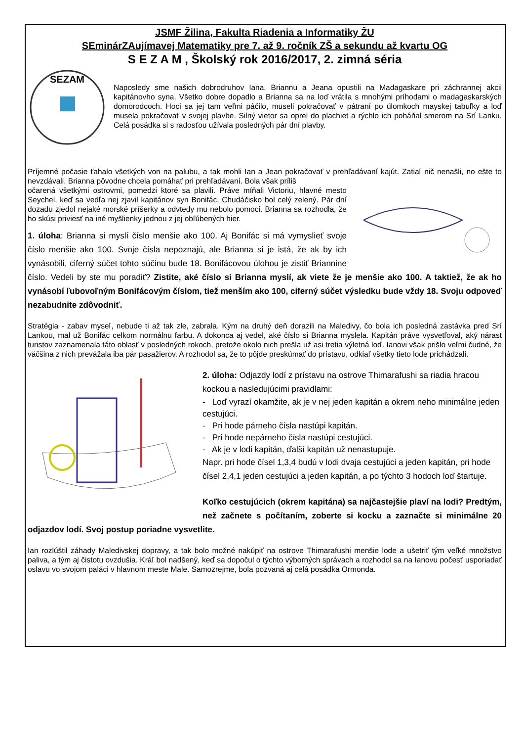JSMF Žilina, Fakulta Riadenia a Informatiky ŽU
SEminárZAujímavej Matematiky pre 7. až 9. ročník ZŠ a sekundu až kvartu OG
S E Z A M , Školský rok 2016/2017, 2. zimná séria
SEZAM
Naposledy sme našich dobrodruhov Iana, Briannu a Jeana opustili na Madagaskare pri záchrannej akcii kapitánovho syna. Všetko dobre dopadlo a Brianna sa na loď vrátila s mnohými príhodami o madagaskarských domorodcoch. Hoci sa jej tam veľmi páčilo, museli pokračovať v pátraní po úlomkoch mayskej tabuľky a loď musela pokračovať v svojej plavbe. Silný vietor sa oprel do plachiet a rýchlo ich poháňal smerom na Srí Lanku. Celá posádka si s radosťou užívala posledných pár dní plavby.
Príjemné počasie ťahalo všetkých von na palubu, a tak mohli Ian a Jean pokračovať v prehľadávaní kajút. Zatiaľ nič nenašli, no ešte to nevzdávali. Brianna pôvodne chcela pomáhať pri prehľadávaní. Bola však príliš
očarená všetkými ostrovmi, pomedzi ktoré sa plavili. Práve míňali Victoriu, hlavné mesto Seychel, keď sa vedľa nej zjavil kapitánov syn Bonifác. Chudáčisko bol celý zelený. Pár dní dozadu zjedol nejaké morské príšerky a odvtedy mu nebolo pomoci. Brianna sa rozhodla, že ho skúsi priviesť na iné myšlienky jednou z jej obľúbených hier.
1. úloha: Brianna si myslí číslo menšie ako 100. Aj Bonifác si má vymyslieť svoje číslo menšie ako 100. Svoje čísla nepoznajú, ale Brianna si je istá, že ak by ich vynásobili, ciferný súčet tohto súčinu bude 18. Bonifácovou úlohou je zistiť Briannine číslo. Vedeli by ste mu poradiť? Zistite, aké číslo si Brianna myslí, ak viete že je menšie ako 100. A taktiež, že ak ho vynásobí ľubovoľným Bonifácovým číslom, tiež menším ako 100, ciferný súčet výsledku bude vždy 18. Svoju odpoveď nezabudnite zdôvodniť.
Stratégia - zabav myseľ, nebude ti až tak zle, zabrala. Kým na druhý deň dorazili na Maledivy, čo bola ich posledná zastávka pred Srí Lankou, mal už Bonifác celkom normálnu farbu. A dokonca aj vedel, aké číslo si Brianna myslela. Kapitán práve vysvetľoval, aký nárast turistov zaznamenala táto oblasť v posledných rokoch, pretože okolo nich prešla už asi tretia výletná loď. Ianovi však prišlo veľmi čudné, že väčšina z nich prevážala iba pár pasažierov. A rozhodol sa, že to pôjde preskúmať do prístavu, odkiaľ všetky tieto lode prichádzali.
2. úloha: Odjazdy lodí z prístavu na ostrove Thimarafushi sa riadia hracou kockou a nasledujúcimi pravidlami:
- Loď vyrazí okamžite, ak je v nej jeden kapitán a okrem neho minimálne jeden cestujúci.
- Pri hode párneho čísla nastúpi kapitán.
- Pri hode nepárneho čísla nastúpi cestujúci.
- Ak je v lodi kapitán, ďalší kapitán už nenastupuje.
Napr. pri hode čísel 1,3,4 budú v lodi dvaja cestujúci a jeden kapitán, pri hode čísel 2,4,1 jeden cestujúci a jeden kapitán, a po týchto 3 hodoch loď štartuje.
Koľko cestujúcich (okrem kapitána) sa najčastejšie plaví na lodi? Predtým, než začnete s počítaním, zoberte si kocku a zaznačte si minimálne 20 odjazdov lodí. Svoj postup poriadne vysvetlite.
Ian rozlúštil záhady Maledivskej dopravy, a tak bolo možné nakúpiť na ostrove Thimarafushi menšie lode a ušetriť tým veľké množstvo paliva, a tým aj čistotu ovzdušia. Kráľ bol nadšený, keď sa dopočul o týchto výborných správach a rozhodol sa na Ianovu počesť usporiadať oslavu vo svojom paláci v hlavnom meste Male. Samozrejme, bola pozvaná aj celá posádka Ormonda.